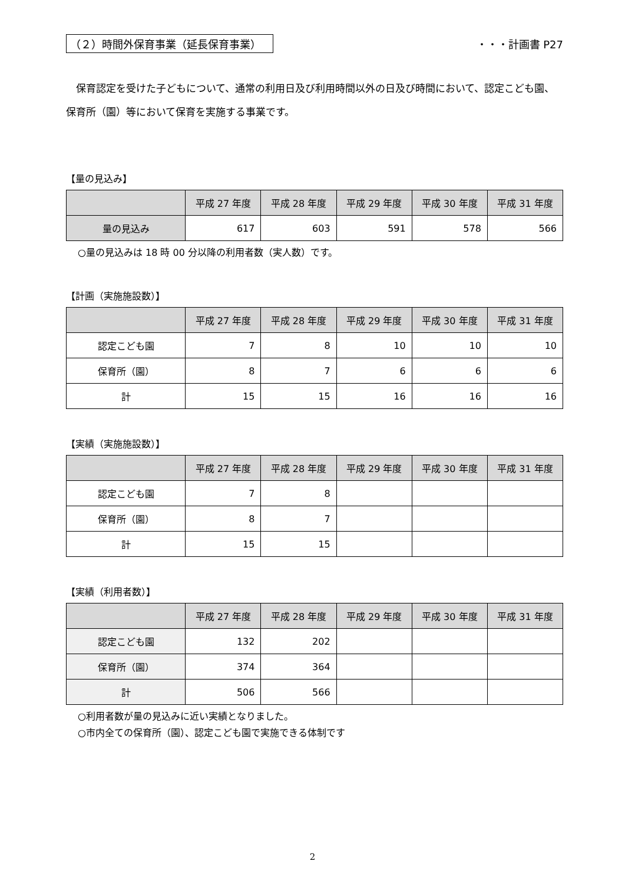（２）時間外保育事業（延長保育事業） ・・・計画書 P27
保育認定を受けた子どもについて、通常の利用日及び利用時間以外の日及び時間において、認定こども園、保育所（園）等において保育を実施する事業です。
【量の見込み】
| | 平成 27 年度 | 平成 28 年度 | 平成 29 年度 | 平成 30 年度 | 平成 31 年度 |
| --- | --- | --- | --- | --- | --- |
| 量の見込み | 617 | 603 | 591 | 578 | 566 |
○量の見込みは 18 時 00 分以降の利用者数（実人数）です。
【計画（実施施設数）】
| | 平成 27 年度 | 平成 28 年度 | 平成 29 年度 | 平成 30 年度 | 平成 31 年度 |
| --- | --- | --- | --- | --- | --- |
| 認定こども園 | 7 | 8 | 10 | 10 | 10 |
| 保育所（園） | 8 | 7 | 6 | 6 | 6 |
| 計 | 15 | 15 | 16 | 16 | 16 |
【実績（実施施設数）】
| | 平成 27 年度 | 平成 28 年度 | 平成 29 年度 | 平成 30 年度 | 平成 31 年度 |
| --- | --- | --- | --- | --- | --- |
| 認定こども園 | 7 | 8 | | | |
| 保育所（園） | 8 | 7 | | | |
| 計 | 15 | 15 | | | |
【実績（利用者数）】
| | 平成 27 年度 | 平成 28 年度 | 平成 29 年度 | 平成 30 年度 | 平成 31 年度 |
| --- | --- | --- | --- | --- | --- |
| 認定こども園 | 132 | 202 | | | |
| 保育所（園） | 374 | 364 | | | |
| 計 | 506 | 566 | | | |
○利用者数が量の見込みに近い実績となりました。
○市内全ての保育所（園）、認定こども園で実施できる体制です
2